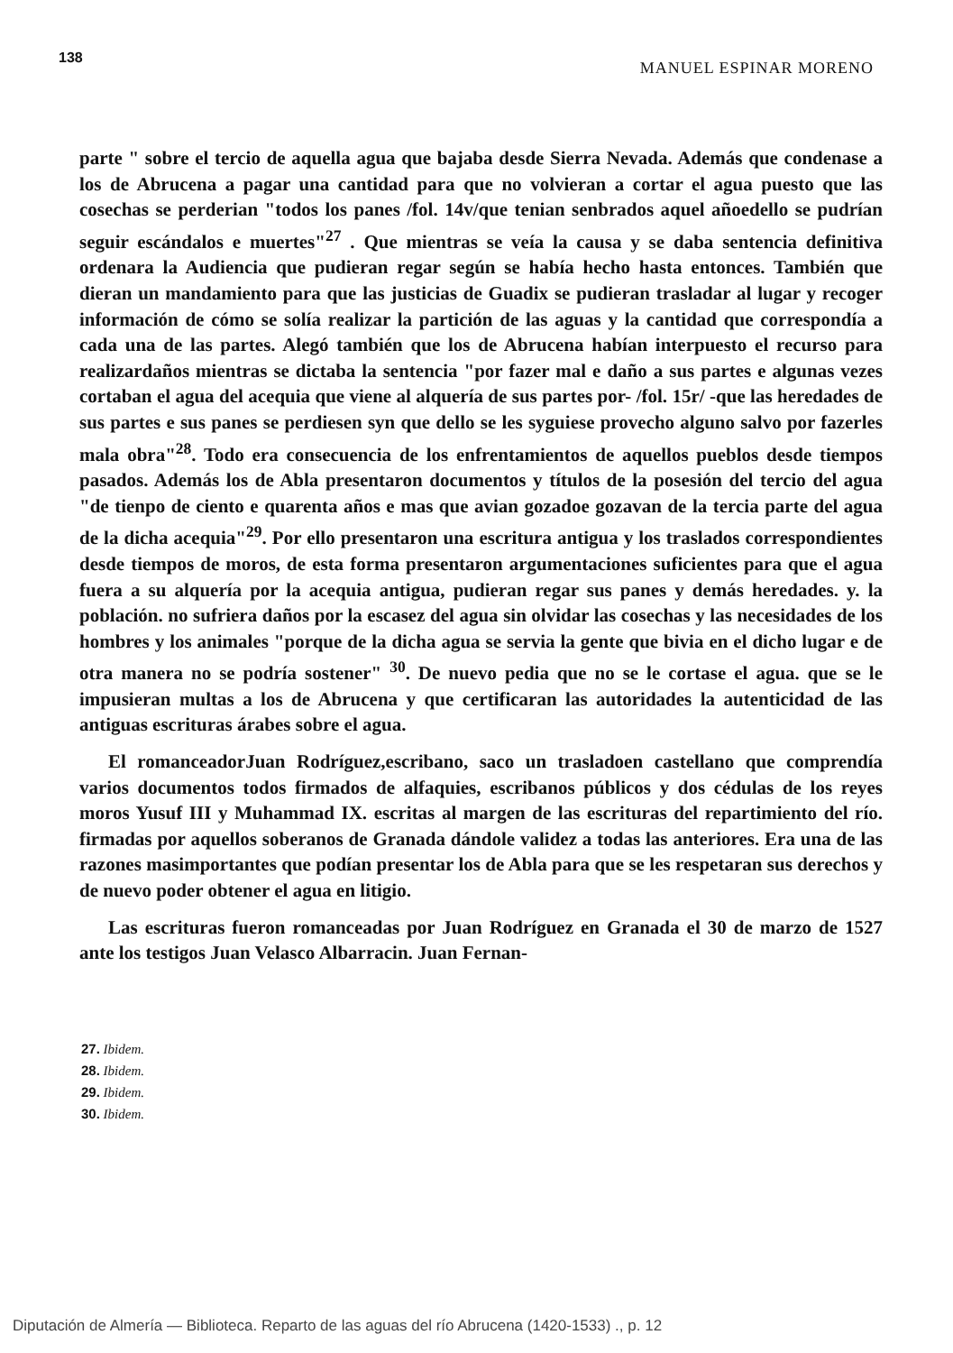138 MANUEL ESPINAR MORENO
parte " sobre el tercio de aquella agua que bajaba desde Sierra Nevada. Además que condenase a los de Abrucena a pagar una cantidad para que no volvieran a cortar el agua puesto que las cosechas se perderian "todos los panes /fol. 14v/que tenian senbrados aquel añoedello se pudrían seguir escándalos e muertes"<sup>27</sup> . Que mientras se veía la causa y se daba sentencia definitiva ordenara la Audiencia que pudieran regar según se había hecho hasta entonces. También que dieran un mandamiento para que las justicias de Guadix se pudieran trasladar al lugar y recoger información de cómo se solía realizar la partición de las aguas y la cantidad que correspondía a cada una de las partes. Alegó también que los de Abrucena habían interpuesto el recurso para realizardaños mientras se dictaba la sentencia "por fazer mal e daño a sus partes e algunas vezes cortaban el agua del acequia que viene al alquería de sus partes por- /fol. 15r/ -que las heredades de sus partes e sus panes se perdiesen syn que dello se les syguiese provecho alguno salvo por fazerles mala obra"<sup>28</sup>. Todo era consecuencia de los enfrentamientos de aquellos pueblos desde tiempos pasados. Además los de Abla presentaron documentos y títulos de la posesión del tercio del agua "de tienpo de ciento e quarenta años e mas que avian gozadoe gozavan de la tercia parte del agua de la dicha acequia"<sup>29</sup>. Por ello presentaron una escritura antigua y los traslados correspondientes desde tiempos de moros, de esta forma presentaron argumentaciones suficientes para que el agua fuera a su alquería por la acequia antigua, pudieran regar sus panes y demás heredades. y. la población. no sufriera daños por la escasez del agua sin olvidar las cosechas y las necesidades de los hombres y los animales "porque de la dicha agua se servia la gente que bivia en el dicho lugar e de otra manera no se podría sostener" <sup>30</sup>. De nuevo pedia que no se le cortase el agua. que se le impusieran multas a los de Abrucena y que certificaran las autoridades la autenticidad de las antiguas escrituras árabes sobre el agua.
El romanceadorJuan Rodríguez,escribano, saco un trasladoen castellano que comprendía varios documentos todos firmados de alfaquies, escribanos públicos y dos cédulas de los reyes moros Yusuf III y Muhammad IX. escritas al margen de las escrituras del repartimiento del río. firmadas por aquellos soberanos de Granada dándole validez a todas las anteriores. Era una de las razones masimportantes que podían presentar los de Abla para que se les respetaran sus derechos y de nuevo poder obtener el agua en litigio.
Las escrituras fueron romanceadas por Juan Rodríguez en Granada el 30 de marzo de 1527 ante los testigos Juan Velasco Albarracin. Juan Fernan-
27. Ibidem.
28. Ibidem.
29. Ibidem.
30. Ibidem.
Diputación de Almería — Biblioteca. Reparto de las aguas del río Abrucena (1420-1533) ., p. 12